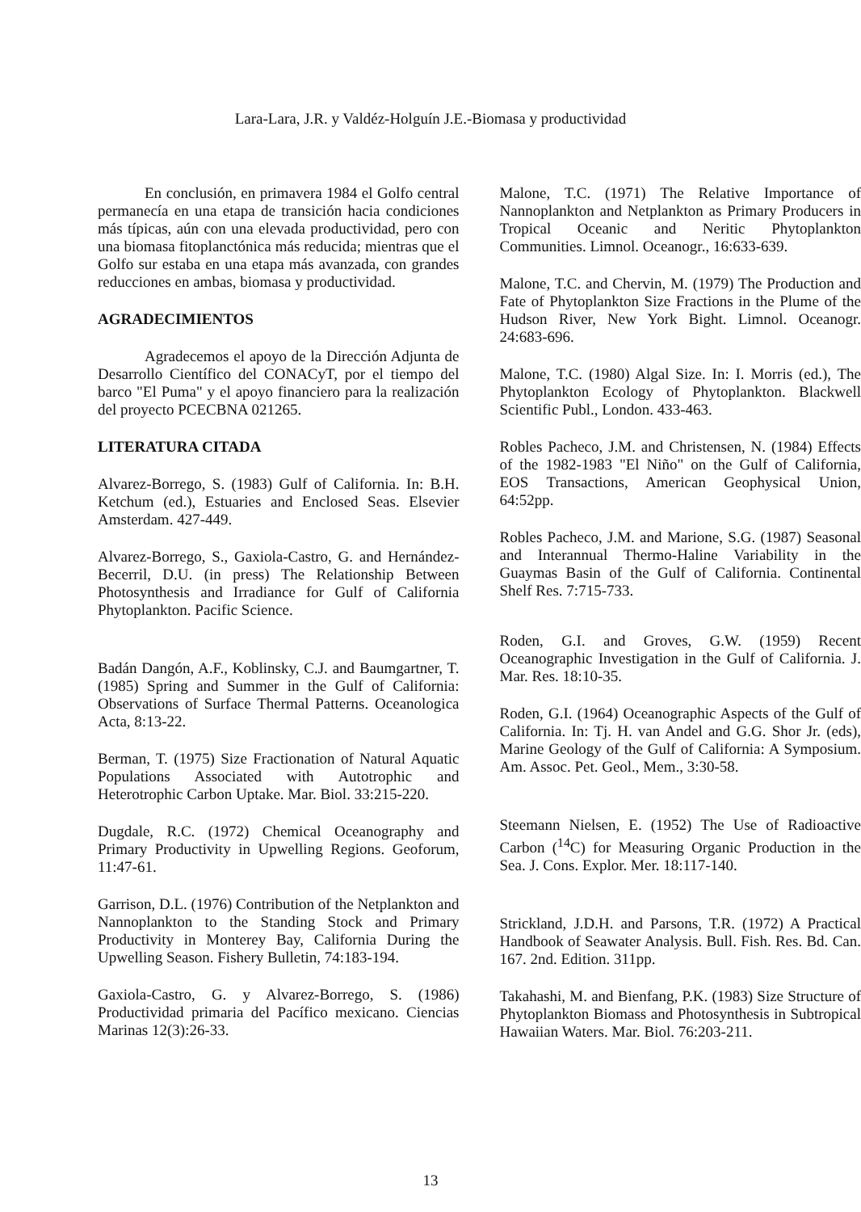Lara-Lara, J.R. y Valdéz-Holguín J.E.-Biomasa y productividad
En conclusión, en primavera 1984 el Golfo central permanecía en una etapa de transición hacia condiciones más típicas, aún con una elevada productividad, pero con una biomasa fitoplanctónica más reducida; mientras que el Golfo sur estaba en una etapa más avanzada, con grandes reducciones en ambas, biomasa y productividad.
AGRADECIMIENTOS
Agradecemos el apoyo de la Dirección Adjunta de Desarrollo Científico del CONACyT, por el tiempo del barco "El Puma" y el apoyo financiero para la realización del proyecto PCECBNA 021265.
LITERATURA CITADA
Alvarez-Borrego, S. (1983) Gulf of California. In: B.H. Ketchum (ed.), Estuaries and Enclosed Seas. Elsevier Amsterdam. 427-449.
Alvarez-Borrego, S., Gaxiola-Castro, G. and Hernández-Becerril, D.U. (in press) The Relationship Between Photosynthesis and Irradiance for Gulf of California Phytoplankton. Pacific Science.
Badán Dangón, A.F., Koblinsky, C.J. and Baumgartner, T. (1985) Spring and Summer in the Gulf of California: Observations of Surface Thermal Patterns. Oceanologica Acta, 8:13-22.
Berman, T. (1975) Size Fractionation of Natural Aquatic Populations Associated with Autotrophic and Heterotrophic Carbon Uptake. Mar. Biol. 33:215-220.
Dugdale, R.C. (1972) Chemical Oceanography and Primary Productivity in Upwelling Regions. Geoforum, 11:47-61.
Garrison, D.L. (1976) Contribution of the Netplankton and Nannoplankton to the Standing Stock and Primary Productivity in Monterey Bay, California During the Upwelling Season. Fishery Bulletin, 74:183-194.
Gaxiola-Castro, G. y Alvarez-Borrego, S. (1986) Productividad primaria del Pacífico mexicano. Ciencias Marinas 12(3):26-33.
Malone, T.C. (1971) The Relative Importance of Nannoplankton and Netplankton as Primary Producers in Tropical Oceanic and Neritic Phytoplankton Communities. Limnol. Oceanogr., 16:633-639.
Malone, T.C. and Chervin, M. (1979) The Production and Fate of Phytoplankton Size Fractions in the Plume of the Hudson River, New York Bight. Limnol. Oceanogr. 24:683-696.
Malone, T.C. (1980) Algal Size. In: I. Morris (ed.), The Phytoplankton Ecology of Phytoplankton. Blackwell Scientific Publ., London. 433-463.
Robles Pacheco, J.M. and Christensen, N. (1984) Effects of the 1982-1983 "El Niño" on the Gulf of California, EOS Transactions, American Geophysical Union, 64:52pp.
Robles Pacheco, J.M. and Marione, S.G. (1987) Seasonal and Interannual Thermo-Haline Variability in the Guaymas Basin of the Gulf of California. Continental Shelf Res. 7:715-733.
Roden, G.I. and Groves, G.W. (1959) Recent Oceanographic Investigation in the Gulf of California. J. Mar. Res. 18:10-35.
Roden, G.I. (1964) Oceanographic Aspects of the Gulf of California. In: Tj. H. van Andel and G.G. Shor Jr. (eds), Marine Geology of the Gulf of California: A Symposium. Am. Assoc. Pet. Geol., Mem., 3:30-58.
Steemann Nielsen, E. (1952) The Use of Radioactive Carbon (<sup>14</sup>C) for Measuring Organic Production in the Sea. J. Cons. Explor. Mer. 18:117-140.
Strickland, J.D.H. and Parsons, T.R. (1972) A Practical Handbook of Seawater Analysis. Bull. Fish. Res. Bd. Can. 167. 2nd. Edition. 311pp.
Takahashi, M. and Bienfang, P.K. (1983) Size Structure of Phytoplankton Biomass and Photosynthesis in Subtropical Hawaiian Waters. Mar. Biol. 76:203-211.
13